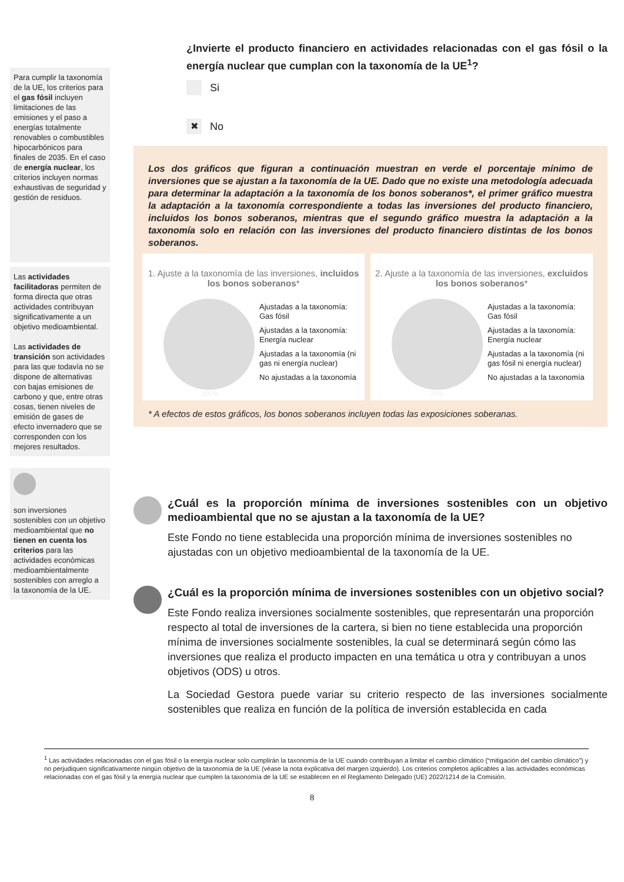Para cumplir la taxonomía de la UE, los criterios para el gas fósil incluyen limitaciones de las emisiones y el paso a energías totalmente renovables o combustibles hipocarbónicos para finales de 2035. En el caso de energía nuclear, los criterios incluyen normas exhaustivas de seguridad y gestión de residuos.
Las actividades facilitadoras permiten de forma directa que otras actividades contribuyan significativamente a un objetivo medioambiental.
Las actividades de transición son actividades para las que todavía no se dispone de alternativas con bajas emisiones de carbono y que, entre otras cosas, tienen niveles de emisión de gases de efecto invernadero que se corresponden con los mejores resultados.
son inversiones sostenibles con un objetivo medioambiental que no tienen en cuenta los criterios para las actividades económicas medioambientalmente sostenibles con arreglo a la taxonomía de la UE.
¿Invierte el producto financiero en actividades relacionadas con el gas fósil o la energía nuclear que cumplan con la taxonomía de la UE<sup>1</sup>?
Si
✖ No
Los dos gráficos que figuran a continuación muestran en verde el porcentaje mínimo de inversiones que se ajustan a la taxonomía de la UE. Dado que no existe una metodología adecuada para determinar la adaptación a la taxonomía de los bonos soberanos*, el primer gráfico muestra la adaptación a la taxonomía correspondiente a todas las inversiones del producto financiero, incluidos los bonos soberanos, mientras que el segundo gráfico muestra la adaptación a la taxonomía solo en relación con las inversiones del producto financiero distintas de los bonos soberanos.
1. Ajuste a la taxonomía de las inversiones, incluidos los bonos soberanos*
Ajustadas a la taxonomía: Gas fósil
Ajustadas a la taxonomía: Energía nuclear
Ajustadas a la taxonomía (ni gas ni energía nuclear)
No ajustadas a la taxonomía
100%
2. Ajuste a la taxonomía de las inversiones, excluidos los bonos soberanos*
Ajustadas a la taxonomía: Gas fósil
Ajustadas a la taxonomía: Energía nuclear
Ajustadas a la taxonomía (ni gas fósil ni energía nuclear)
No ajustadas a la taxonomía
25%
* A efectos de estos gráficos, los bonos soberanos incluyen todas las exposiciones soberanas.
¿Cuál es la proporción mínima de inversiones sostenibles con un objetivo medioambiental que no se ajustan a la taxonomía de la UE?
Este Fondo no tiene establecida una proporción mínima de inversiones sostenibles no ajustadas con un objetivo medioambiental de la taxonomía de la UE.
¿Cuál es la proporción mínima de inversiones sostenibles con un objetivo social?
Este Fondo realiza inversiones socialmente sostenibles, que representarán una proporción respecto al total de inversiones de la cartera, si bien no tiene establecida una proporción mínima de inversiones socialmente sostenibles, la cual se determinará según cómo las inversiones que realiza el producto impacten en una temática u otra y contribuyan a unos objetivos (ODS) u otros.
La Sociedad Gestora puede variar su criterio respecto de las inversiones socialmente sostenibles que realiza en función de la política de inversión establecida en cada
<sup>1</sup> Las actividades relacionadas con el gas fósil o la energía nuclear solo cumplirán la taxonomía de la UE cuando contribuyan a limitar el cambio climático (“mitigación del cambio climático”) y no perjudiquen significativamente ningún objetivo de la taxonomía de la UE (véase la nota explicativa del margen izquierdo). Los criterios completos aplicables a las actividades económicas relacionadas con el gas fósil y la energía nuclear que cumplen la taxonomía de la UE se establecen en el Reglamento Delegado (UE) 2022/1214 de la Comisión.
8